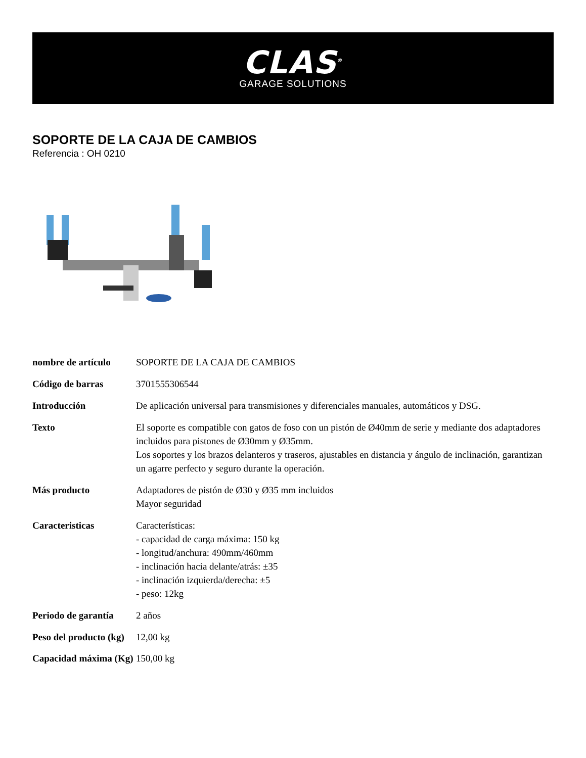CLAS<sup>®</sup>
GARAGE SOLUTIONS
SOPORTE DE LA CAJA DE CAMBIOS
Referencia : OH 0210
| nombre de artículo | SOPORTE DE LA CAJA DE CAMBIOS |
| Código de barras | 3701555306544 |
| Introducción | De aplicación universal para transmisiones y diferenciales manuales, automáticos y DSG. |
| Texto | El soporte es compatible con gatos de foso con un pistón de Ø40mm de serie y mediante dos adaptadores incluidos para pistones de Ø30mm y Ø35mm. Los soportes y los brazos delanteros y traseros, ajustables en distancia y ángulo de inclinación, garantizan un agarre perfecto y seguro durante la operación. |
| Más producto | Adaptadores de pistón de Ø30 y Ø35 mm incluidos Mayor seguridad |
| Caracteristicas | Características: - capacidad de carga máxima: 150 kg - longitud/anchura: 490mm/460mm - inclinación hacia delante/atrás: ±35 - inclinación izquierda/derecha: ±5 - peso: 12kg |
| Periodo de garantía | 2 años |
| Peso del producto (kg) | 12,00 kg |
| Capacidad máxima (Kg) | 150,00 kg |